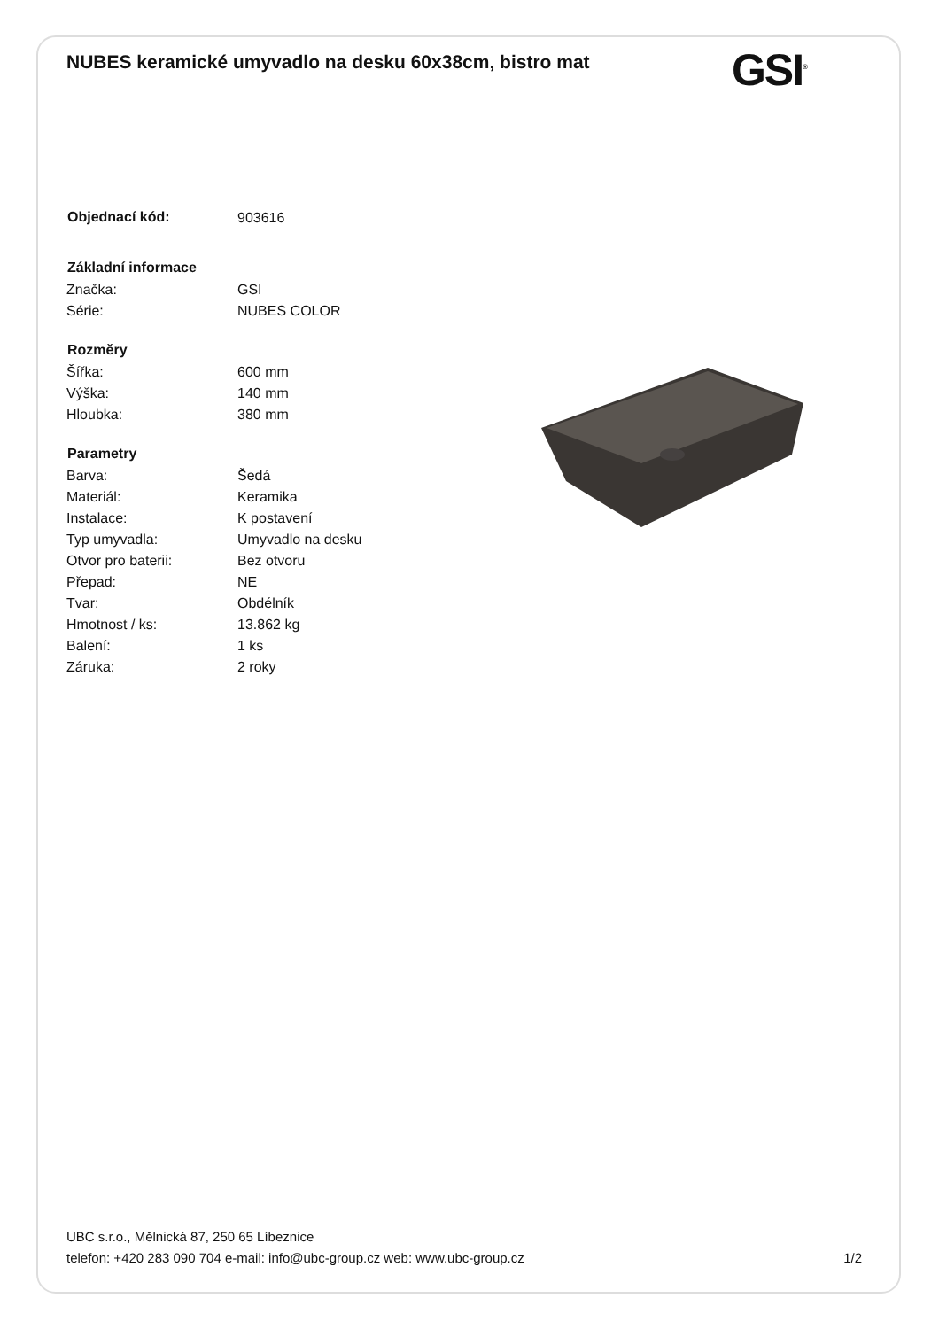NUBES keramické umyvadlo na desku 60x38cm, bistro mat
GSI<sup>®</sup>
| Objednací kód: | 903616 |
| Základní informace | |
| Značka: | GSI |
| Série: | NUBES COLOR |
| Rozměry | |
| Šířka: | 600 mm |
| Výška: | 140 mm |
| Hloubka: | 380 mm |
| Parametry | |
| Barva: | Šedá |
| Materiál: | Keramika |
| Instalace: | K postavení |
| Typ umyvadla: | Umyvadlo na desku |
| Otvor pro baterii: | Bez otvoru |
| Přepad: | NE |
| Tvar: | Obdélník |
| Hmotnost / ks: | 13.862 kg |
| Balení: | 1 ks |
| Záruka: | 2 roky |
UBC s.r.o., Mělnická 87, 250 65 Líbeznice
telefon: +420 283 090 704 e-mail: info@ubc-group.cz web: www.ubc-group.cz 1/2